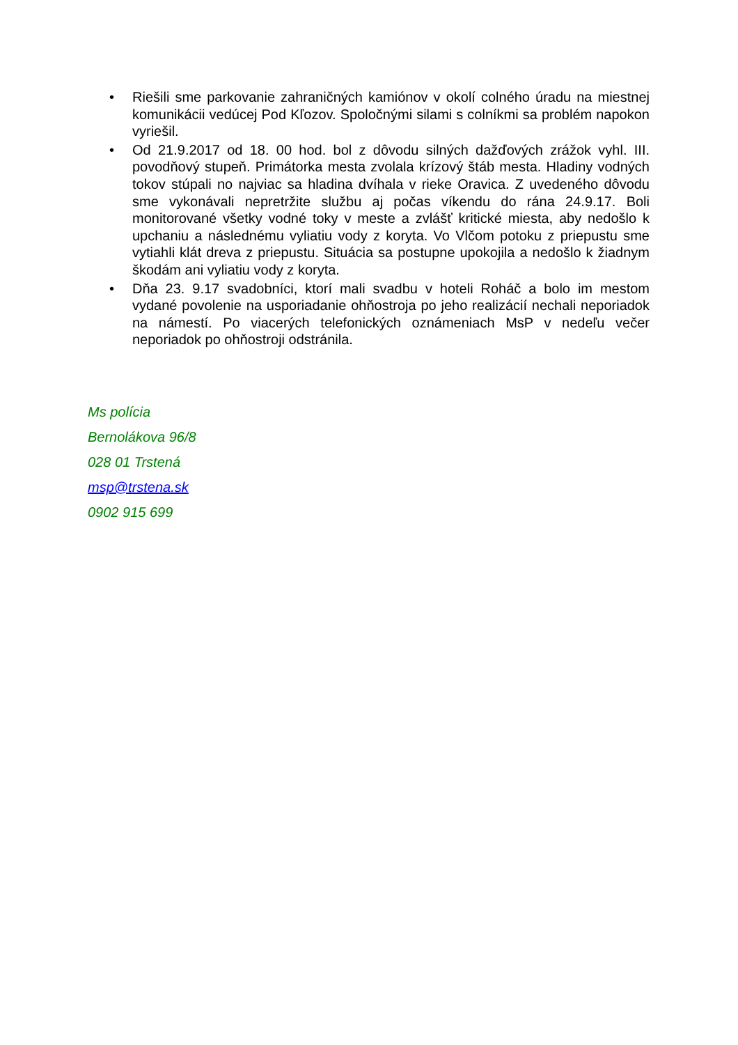• Riešili sme parkovanie zahraničných kamiónov v okolí colného úradu na miestnej komunikácii vedúcej Pod Kľozov. Spoločnými silami s colníkmi sa problém napokon vyriešil.
• Od 21.9.2017 od 18. 00 hod. bol z dôvodu silných dažďových zrážok vyhl. III. povodňový stupeň. Primátorka mesta zvolala krízový štáb mesta. Hladiny vodných tokov stúpali no najviac sa hladina dvíhala v rieke Oravica. Z uvedeného dôvodu sme vykonávali nepretržite službu aj počas víkendu do rána 24.9.17. Boli monitorované všetky vodné toky v meste a zvlášť kritické miesta, aby nedošlo k upchaniu a následnému vyliatiu vody z koryta. Vo Vlčom potoku z priepustu sme vytiahli klát dreva z priepustu. Situácia sa postupne upokojila a nedošlo k žiadnym škodám ani vyliatiu vody z koryta.
• Dňa 23. 9.17 svadobníci, ktorí mali svadbu v hoteli Roháč a bolo im mestom vydané povolenie na usporiadanie ohňostroja po jeho realizácií nechali neporiadok na námestí. Po viacerých telefonických oznámeniach MsP v nedeľu večer neporiadok po ohňostroji odstránila.
Ms polícia
Bernolákova 96/8
028 01 Trstená
msp@trstena.sk
0902 915 699